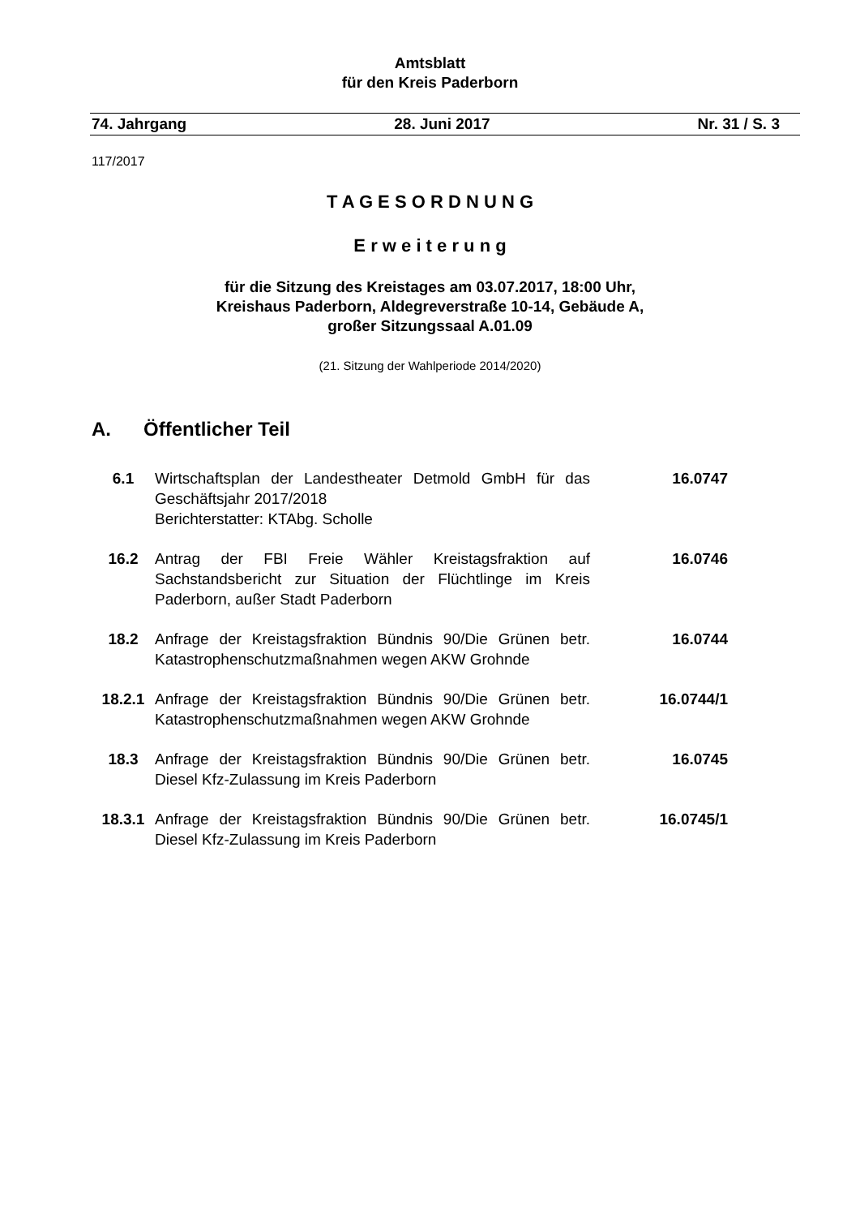Amtsblatt
für den Kreis Paderborn
74. Jahrgang 28. Juni 2017 Nr. 31 / S. 3
117/2017
T A G E S O R D N U N G
E r w e i t e r u n g
für die Sitzung des Kreistages am 03.07.2017, 18:00 Uhr,
Kreishaus Paderborn, Aldegreverstraße 10-14, Gebäude A,
großer Sitzungssaal A.01.09
(21. Sitzung der Wahlperiode 2014/2020)
A. Öffentlicher Teil
6.1 Wirtschaftsplan der Landestheater Detmold GmbH für das Geschäftsjahr 2017/2018
Berichterstatter: KTAbg. Scholle
16.0747
16.2 Antrag der FBI Freie Wähler Kreistagsfraktion auf Sachstandsbericht zur Situation der Flüchtlinge im Kreis Paderborn, außer Stadt Paderborn
16.0746
18.2 Anfrage der Kreistagsfraktion Bündnis 90/Die Grünen betr. Katastrophenschutzmaßnahmen wegen AKW Grohnde
16.0744
18.2.1 Anfrage der Kreistagsfraktion Bündnis 90/Die Grünen betr. Katastrophenschutzmaßnahmen wegen AKW Grohnde
16.0744/1
18.3 Anfrage der Kreistagsfraktion Bündnis 90/Die Grünen betr. Diesel Kfz-Zulassung im Kreis Paderborn
16.0745
18.3.1 Anfrage der Kreistagsfraktion Bündnis 90/Die Grünen betr. Diesel Kfz-Zulassung im Kreis Paderborn
16.0745/1